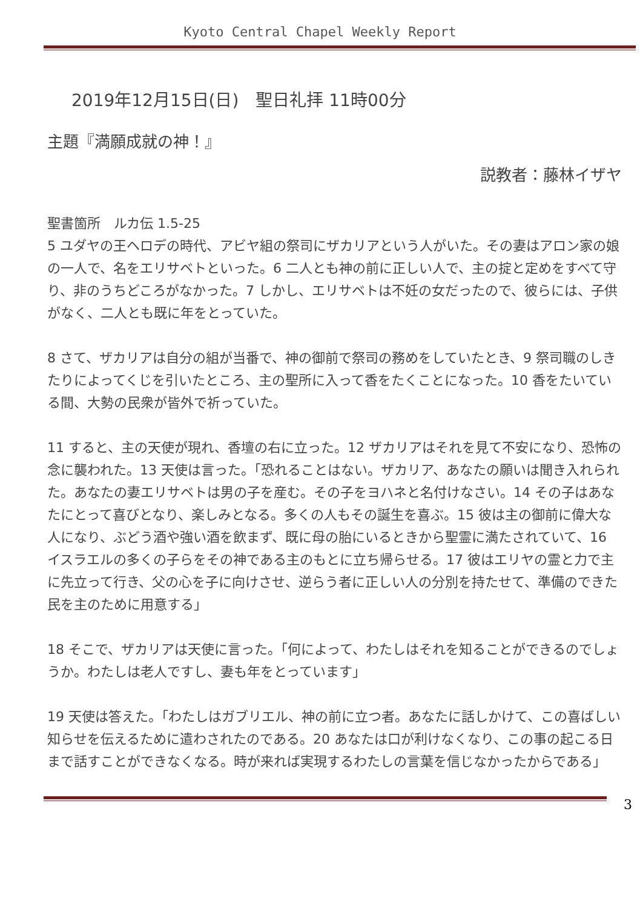Kyoto Central Chapel Weekly Report
2019年12月15日(日)　聖日礼拝 11時00分
主題『満願成就の神！』
説教者：藤林イザヤ
聖書箇所　ルカ伝 1.5-25
5 ユダヤの王ヘロデの時代、アビヤ組の祭司にザカリアという人がいた。その妻はアロン家の娘の一人で、名をエリサベトといった。6 二人とも神の前に正しい人で、主の掟と定めをすべて守り、非のうちどころがなかった。7 しかし、エリサベトは不妊の女だったので、彼らには、子供がなく、二人とも既に年をとっていた。
8 さて、ザカリアは自分の組が当番で、神の御前で祭司の務めをしていたとき、9 祭司職のしきたりによってくじを引いたところ、主の聖所に入って香をたくことになった。10 香をたいている間、大勢の民衆が皆外で祈っていた。
11 すると、主の天使が現れ、香壇の右に立った。12 ザカリアはそれを見て不安になり、恐怖の念に襲われた。13 天使は言った。「恐れることはない。ザカリア、あなたの願いは聞き入れられた。あなたの妻エリサベトは男の子を産む。その子をヨハネと名付けなさい。14 その子はあなたにとって喜びとなり、楽しみとなる。多くの人もその誕生を喜ぶ。15 彼は主の御前に偉大な人になり、ぶどう酒や強い酒を飲まず、既に母の胎にいるときから聖霊に満たされていて、16 イスラエルの多くの子らをその神である主のもとに立ち帰らせる。17 彼はエリヤの霊と力で主に先立って行き、父の心を子に向けさせ、逆らう者に正しい人の分別を持たせて、準備のできた民を主のために用意する」
18 そこで、ザカリアは天使に言った。「何によって、わたしはそれを知ることができるのでしょうか。わたしは老人ですし、妻も年をとっています」
19 天使は答えた。「わたしはガブリエル、神の前に立つ者。あなたに話しかけて、この喜ばしい知らせを伝えるために遣わされたのである。20 あなたは口が利けなくなり、この事の起こる日まで話すことができなくなる。時が来れば実現するわたしの言葉を信じなかったからである」
3